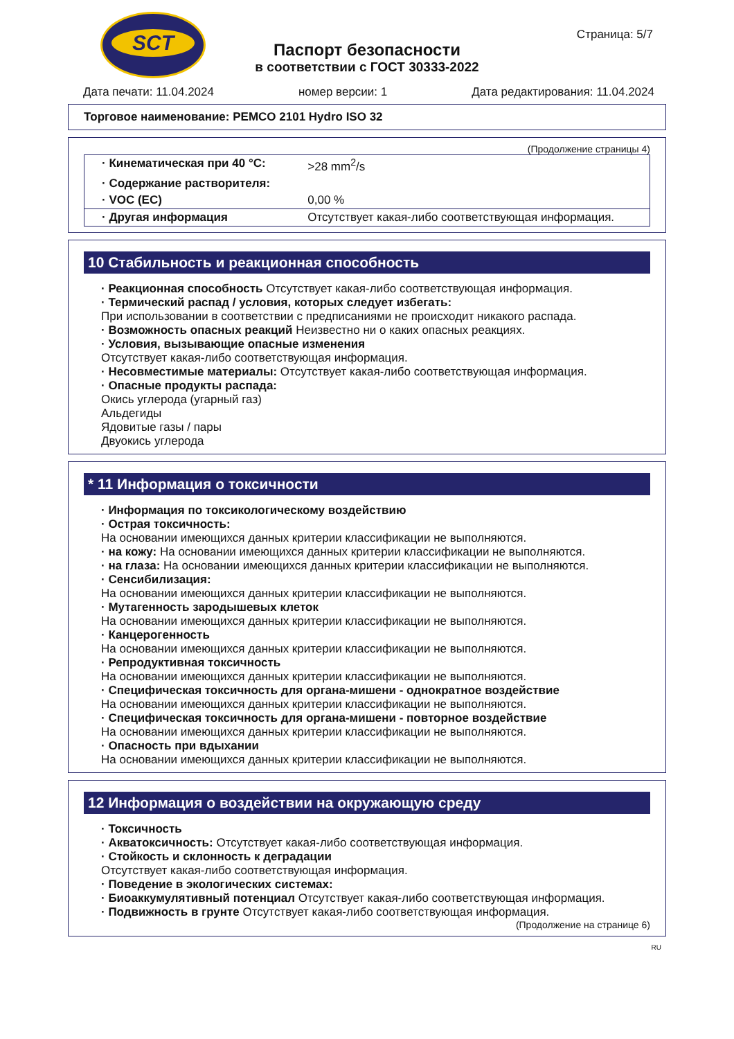SCT
Паспорт безопасности
в соответствии с ГОСТ 30333-2022
Страница: 5/7
Дата печати: 11.04.2024 номер версии: 1 Дата редактирования: 11.04.2024
Торговое наименование: PEMCO 2101 Hydro ISO 32
(Продолжение страницы 4)
| · Кинематическая при 40 °C: | >28 mm<sup>2</sup>/s |
| · Содержание растворителя: | |
| · VOC (EC) | 0,00 % |
| · Другая информация | Отсутствует какая-либо соответствующая информация. |
10 Стабильность и реакционная способность
· Реакционная способность Отсутствует какая-либо соответствующая информация.
· Термический распад / условия, которых следует избегать:
При использовании в соответствии с предписаниями не происходит никакого распада.
· Возможность опасных реакций Неизвестно ни о каких опасных реакциях.
· Условия, вызывающие опасные изменения
Отсутствует какая-либо соответствующая информация.
· Несовместимые материалы: Отсутствует какая-либо соответствующая информация.
· Опасные продукты распада:
Окись углерода (угарный газ)
Альдегиды
Ядовитые газы / пары
Двуокись углерода
* 11 Информация о токсичности
· Информация по токсикологическому воздействию
· Острая токсичность:
На основании имеющихся данных критерии классификации не выполняются.
· на кожу: На основании имеющихся данных критерии классификации не выполняются.
· на глаза: На основании имеющихся данных критерии классификации не выполняются.
· Сенсибилизация:
На основании имеющихся данных критерии классификации не выполняются.
· Мутагенность зародышевых клеток
На основании имеющихся данных критерии классификации не выполняются.
· Канцерогенность
На основании имеющихся данных критерии классификации не выполняются.
· Репродуктивная токсичность
На основании имеющихся данных критерии классификации не выполняются.
· Специфическая токсичность для органа-мишени - однократное воздействие
На основании имеющихся данных критерии классификации не выполняются.
· Специфическая токсичность для органа-мишени - повторное воздействие
На основании имеющихся данных критерии классификации не выполняются.
· Опасность при вдыхании
На основании имеющихся данных критерии классификации не выполняются.
12 Информация о воздействии на окружающую среду
· Токсичность
· Акватоксичность: Отсутствует какая-либо соответствующая информация.
· Стойкость и склонность к деградации
Отсутствует какая-либо соответствующая информация.
· Поведение в экологических системах:
· Биоаккумулятивный потенциал Отсутствует какая-либо соответствующая информация.
· Подвижность в грунте Отсутствует какая-либо соответствующая информация.
(Продолжение на странице 6)
RU